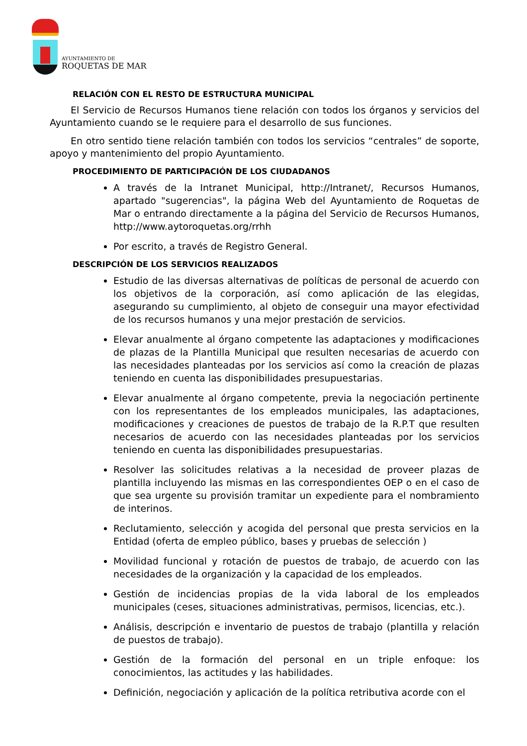AYUNTAMIENTO DE
ROQUETAS DE MAR
RELACIÓN CON EL RESTO DE ESTRUCTURA MUNICIPAL
El Servicio de Recursos Humanos tiene relación con todos los órganos y servicios del Ayuntamiento cuando se le requiere para el desarrollo de sus funciones.
En otro sentido tiene relación también con todos los servicios “centrales” de soporte, apoyo y mantenimiento del propio Ayuntamiento.
PROCEDIMIENTO DE PARTICIPACIÓN DE LOS CIUDADANOS
A través de la Intranet Municipal, http://Intranet/, Recursos Humanos, apartado "sugerencias", la página Web del Ayuntamiento de Roquetas de Mar o entrando directamente a la página del Servicio de Recursos Humanos, http://www.aytoroquetas.org/rrhh
Por escrito, a través de Registro General.
DESCRIPCIÓN DE LOS SERVICIOS REALIZADOS
Estudio de las diversas alternativas de políticas de personal de acuerdo con los objetivos de la corporación, así como aplicación de las elegidas, asegurando su cumplimiento, al objeto de conseguir una mayor efectividad de los recursos humanos y una mejor prestación de servicios.
Elevar anualmente al órgano competente las adaptaciones y modificaciones de plazas de la Plantilla Municipal que resulten necesarias de acuerdo con las necesidades planteadas por los servicios así como la creación de plazas teniendo en cuenta las disponibilidades presupuestarias.
Elevar anualmente al órgano competente, previa la negociación pertinente con los representantes de los empleados municipales, las adaptaciones, modificaciones y creaciones de puestos de trabajo de la R.P.T que resulten necesarios de acuerdo con las necesidades planteadas por los servicios teniendo en cuenta las disponibilidades presupuestarias.
Resolver las solicitudes relativas a la necesidad de proveer plazas de plantilla incluyendo las mismas en las correspondientes OEP o en el caso de que sea urgente su provisión tramitar un expediente para el nombramiento de interinos.
Reclutamiento, selección y acogida del personal que presta servicios en la Entidad (oferta de empleo público, bases y pruebas de selección )
Movilidad funcional y rotación de puestos de trabajo, de acuerdo con las necesidades de la organización y la capacidad de los empleados.
Gestión de incidencias propias de la vida laboral de los empleados municipales (ceses, situaciones administrativas, permisos, licencias, etc.).
Análisis, descripción e inventario de puestos de trabajo (plantilla y relación de puestos de trabajo).
Gestión de la formación del personal en un triple enfoque: los conocimientos, las actitudes y las habilidades.
Definición, negociación y aplicación de la política retributiva acorde con el